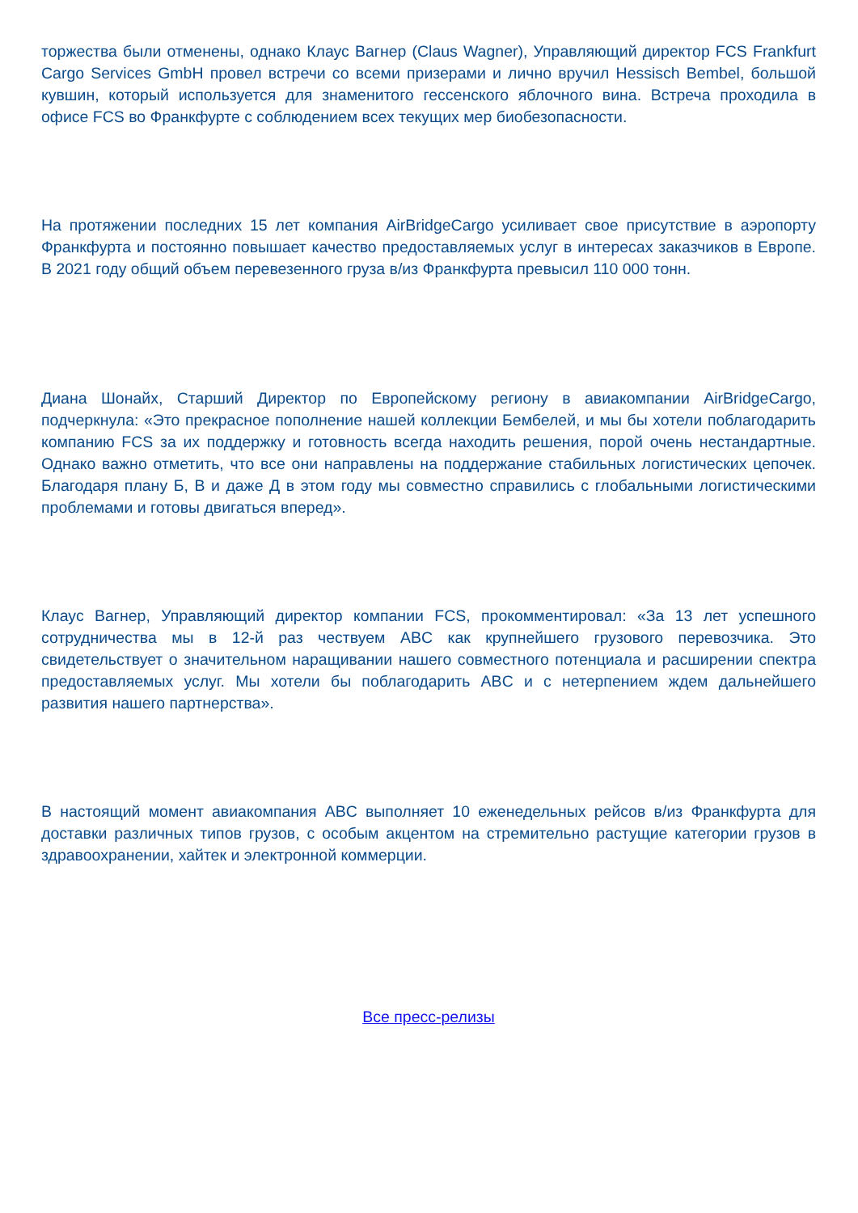торжества были отменены, однако Клаус Вагнер (Claus Wagner), Управляющий директор FCS Frankfurt Cargo Services GmbH провел встречи со всеми призерами и лично вручил Hessisch Bembel, большой кувшин, который используется для знаменитого гессенского яблочного вина. Встреча проходила в офисе FCS во Франкфурте с соблюдением всех текущих мер биобезопасности.
На протяжении последних 15 лет компания AirBridgeCargo усиливает свое присутствие в аэропорту Франкфурта и постоянно повышает качество предоставляемых услуг в интересах заказчиков в Европе. В 2021 году общий объем перевезенного груза в/из Франкфурта превысил 110 000 тонн.
Диана Шонайх, Старший Директор по Европейскому региону в авиакомпании AirBridgeCargo, подчеркнула: «Это прекрасное пополнение нашей коллекции Бембелей, и мы бы хотели поблагодарить компанию FCS за их поддержку и готовность всегда находить решения, порой очень нестандартные. Однако важно отметить, что все они направлены на поддержание стабильных логистических цепочек. Благодаря плану Б, В и даже Д в этом году мы совместно справились с глобальными логистическими проблемами и готовы двигаться вперед».
Клаус Вагнер, Управляющий директор компании FCS, прокомментировал: «За 13 лет успешного сотрудничества мы в 12-й раз чествуем ABC как крупнейшего грузового перевозчика. Это свидетельствует о значительном наращивании нашего совместного потенциала и расширении спектра предоставляемых услуг. Мы хотели бы поблагодарить ABC и с нетерпением ждем дальнейшего развития нашего партнерства».
В настоящий момент авиакомпания ABC выполняет 10 еженедельных рейсов в/из Франкфурта для доставки различных типов грузов, с особым акцентом на стремительно растущие категории грузов в здравоохранении, хайтек и электронной коммерции.
Все пресс-релизы